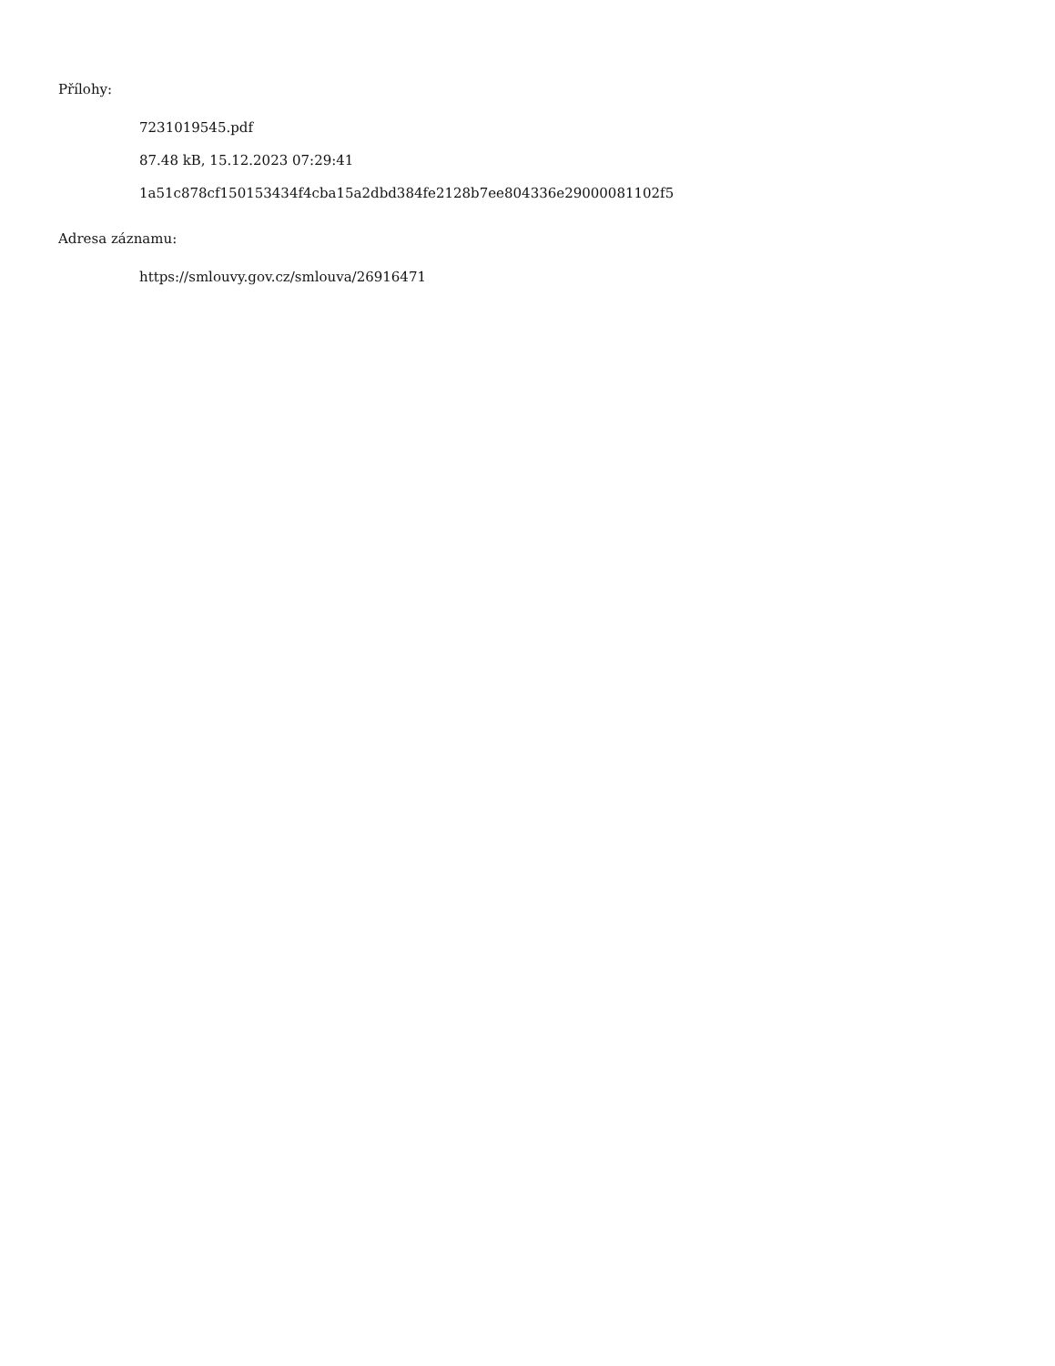Přílohy:
7231019545.pdf
87.48 kB, 15.12.2023 07:29:41
1a51c878cf150153434f4cba15a2dbd384fe2128b7ee804336e29000081102f5
Adresa záznamu:
https://smlouvy.gov.cz/smlouva/26916471